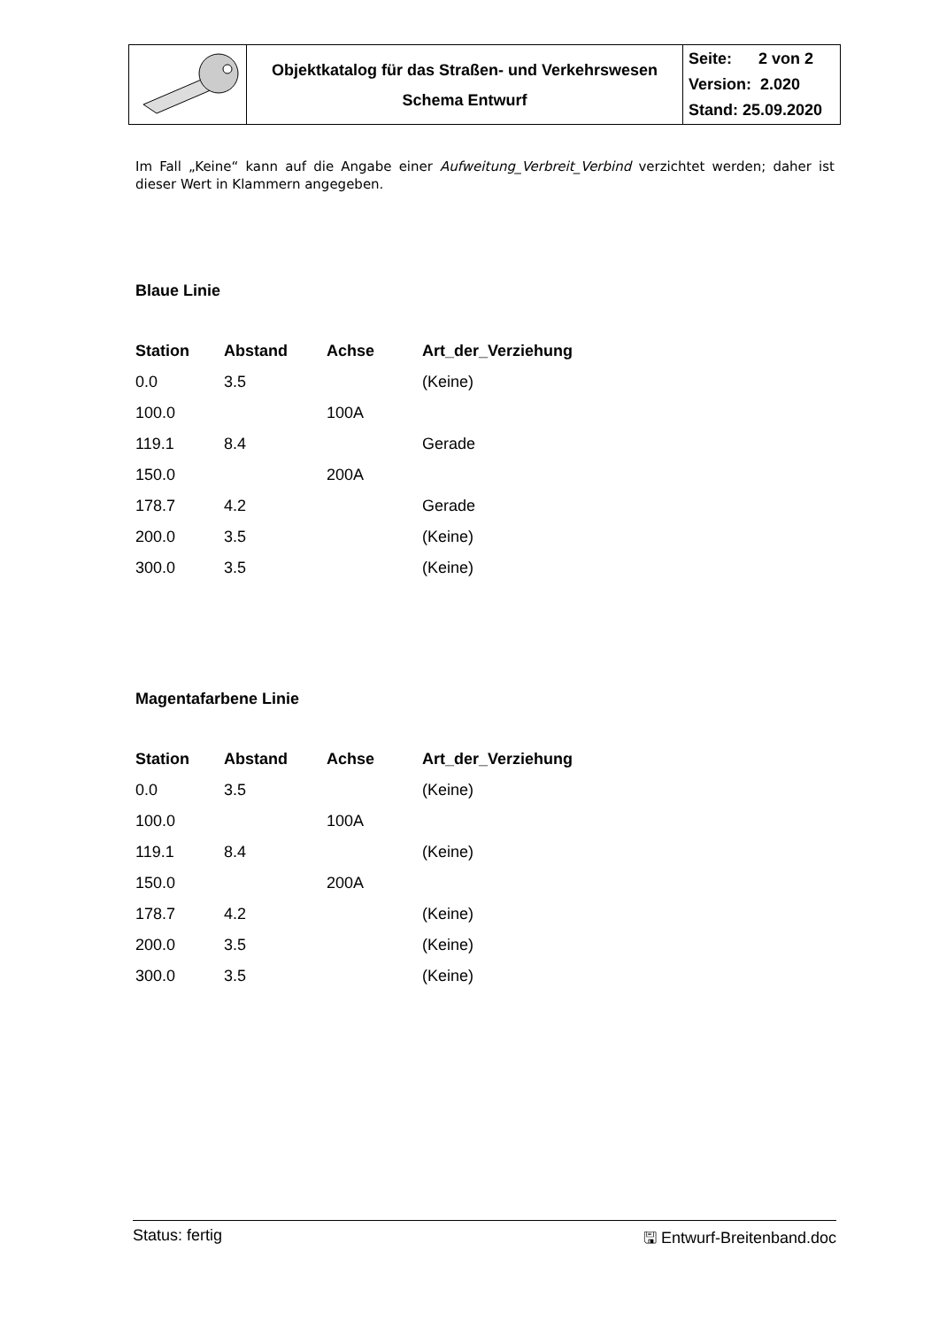| | Objektkatalog für das Straßen- und Verkehrswesen Schema Entwurf | Seite: 2 von 2 Version: 2.020 Stand: 25.09.2020 |
Im Fall „Keine“ kann auf die Angabe einer Aufweitung_Verbreit_Verbind verzichtet werden; daher ist dieser Wert in Klammern angegeben.
Blaue Linie
| Station | Abstand | Achse | Art_der_Verziehung |
| --- | --- | --- | --- |
| 0.0 | 3.5 | | (Keine) |
| 100.0 | | 100A | |
| 119.1 | 8.4 | | Gerade |
| 150.0 | | 200A | |
| 178.7 | 4.2 | | Gerade |
| 200.0 | 3.5 | | (Keine) |
| 300.0 | 3.5 | | (Keine) |
Magentafarbene Linie
| Station | Abstand | Achse | Art_der_Verziehung |
| --- | --- | --- | --- |
| 0.0 | 3.5 | | (Keine) |
| 100.0 | | 100A | |
| 119.1 | 8.4 | | (Keine) |
| 150.0 | | 200A | |
| 178.7 | 4.2 | | (Keine) |
| 200.0 | 3.5 | | (Keine) |
| 300.0 | 3.5 | | (Keine) |
Status: fertig 🖫 Entwurf-Breitenband.doc